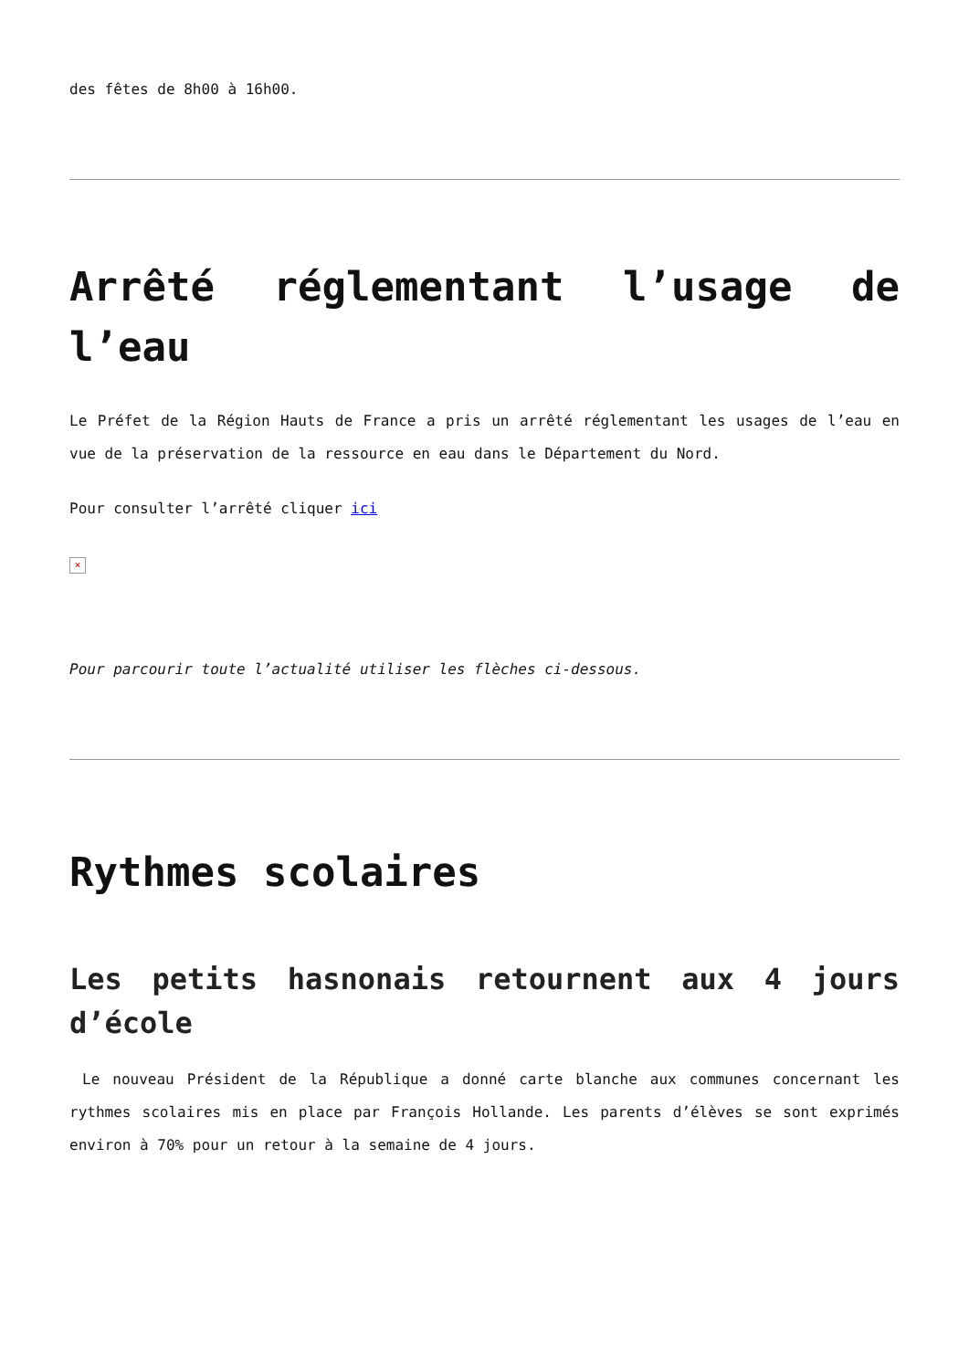des fêtes de 8h00 à 16h00.
Arrêté réglementant l’usage de l’eau
Le Préfet de la Région Hauts de France a pris un arrêté réglementant les usages de l’eau en vue de la préservation de la ressource en eau dans le Département du Nord.
Pour consulter l’arrêté cliquer ici
×
Pour parcourir toute l’actualité utiliser les flèches ci-dessous.
Rythmes scolaires
Les petits hasnonais retournent aux 4 jours d’école
Le nouveau Président de la République a donné carte blanche aux communes concernant les rythmes scolaires mis en place par François Hollande. Les parents d’élèves se sont exprimés environ à 70% pour un retour à la semaine de 4 jours.